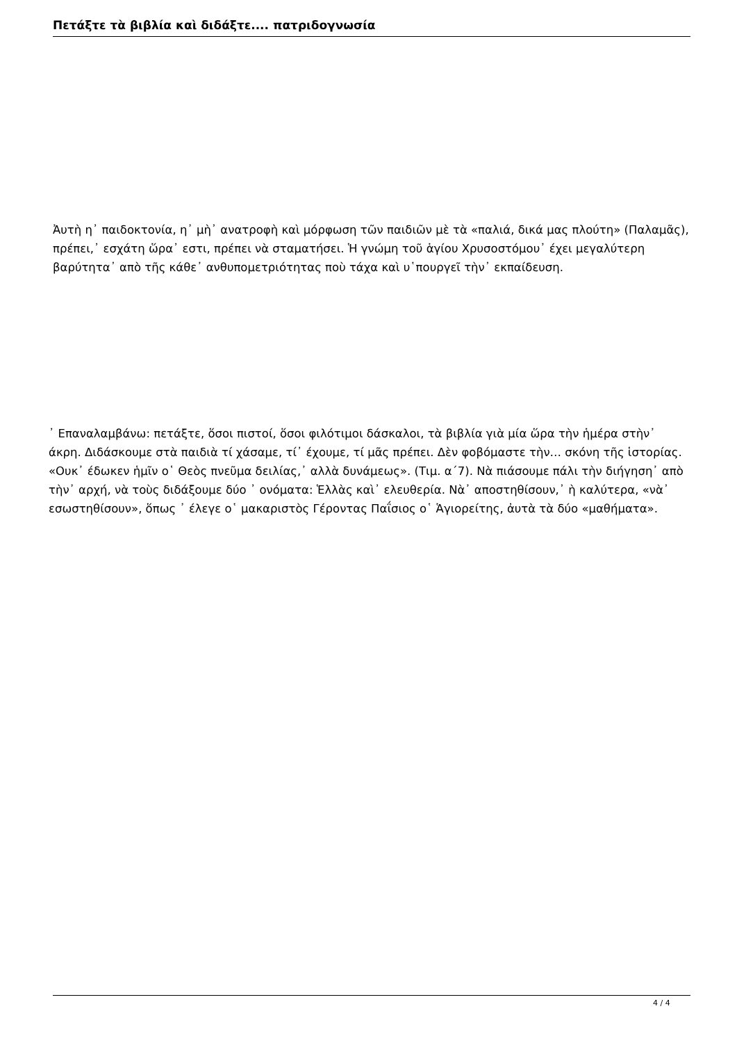Πετάξτε τὰ βιβλία καὶ διδάξτε.... πατριδογνωσία
Ἀυτὴ η᾿ παιδοκτονία, η᾿ μὴ᾿ ανατροφὴ καὶ μόρφωση τῶν παιδιῶν μὲ τὰ «παλιά, δικά μας πλούτη» (Παλαμᾶς), πρέπει,᾿ εσχάτη ὥρα᾿ εστι, πρέπει νὰ σταματήσει. Ἡ γνώμη τοῦ ἁγίου Χρυσοστόμου᾿ έχει μεγαλύτερη βαρύτητα᾿ απὸ τῆς κάθε᾿ ανθυπομετριότητας ποὺ τάχα καὶ υ῾πουργεῖ τὴν᾿ εκπαίδευση.
᾿ Επαναλαμβάνω: πετάξτε, ὅσοι πιστοί, ὅσοι φιλότιμοι δάσκαλοι, τὰ βιβλία γιὰ μία ὥρα τὴν ἡμέρα στὴν᾿ άκρη. Διδάσκουμε στὰ παιδιὰ τί χάσαμε, τί᾿ έχουμε, τί μᾶς πρέπει. Δὲν φοβόμαστε τὴν… σκόνη τῆς ἱστορίας. «Ουκ᾿ έδωκεν ἡμῖν ο῾ Θεὸς πνεῦμα δειλίας,᾿ αλλὰ δυνάμεως». (Τιμ. α΄7). Νὰ πιάσουμε πάλι τὴν διήγηση᾿ απὸ τὴν᾿ αρχή, νὰ τοὺς διδάξουμε δύο ᾿ ονόματα: Ἑλλὰς καὶ᾿ ελευθερία. Νὰ᾿ αποστηθίσουν,᾿ ὴ καλύτερα, «νὰ᾿ εσωστηθίσουν», ὅπως ᾿ έλεγε ο῾ μακαριστὸς Γέροντας Παΐσιος ο῾ Ἁγιορείτης, ἀυτὰ τὰ δύο «μαθήματα».
4 / 4